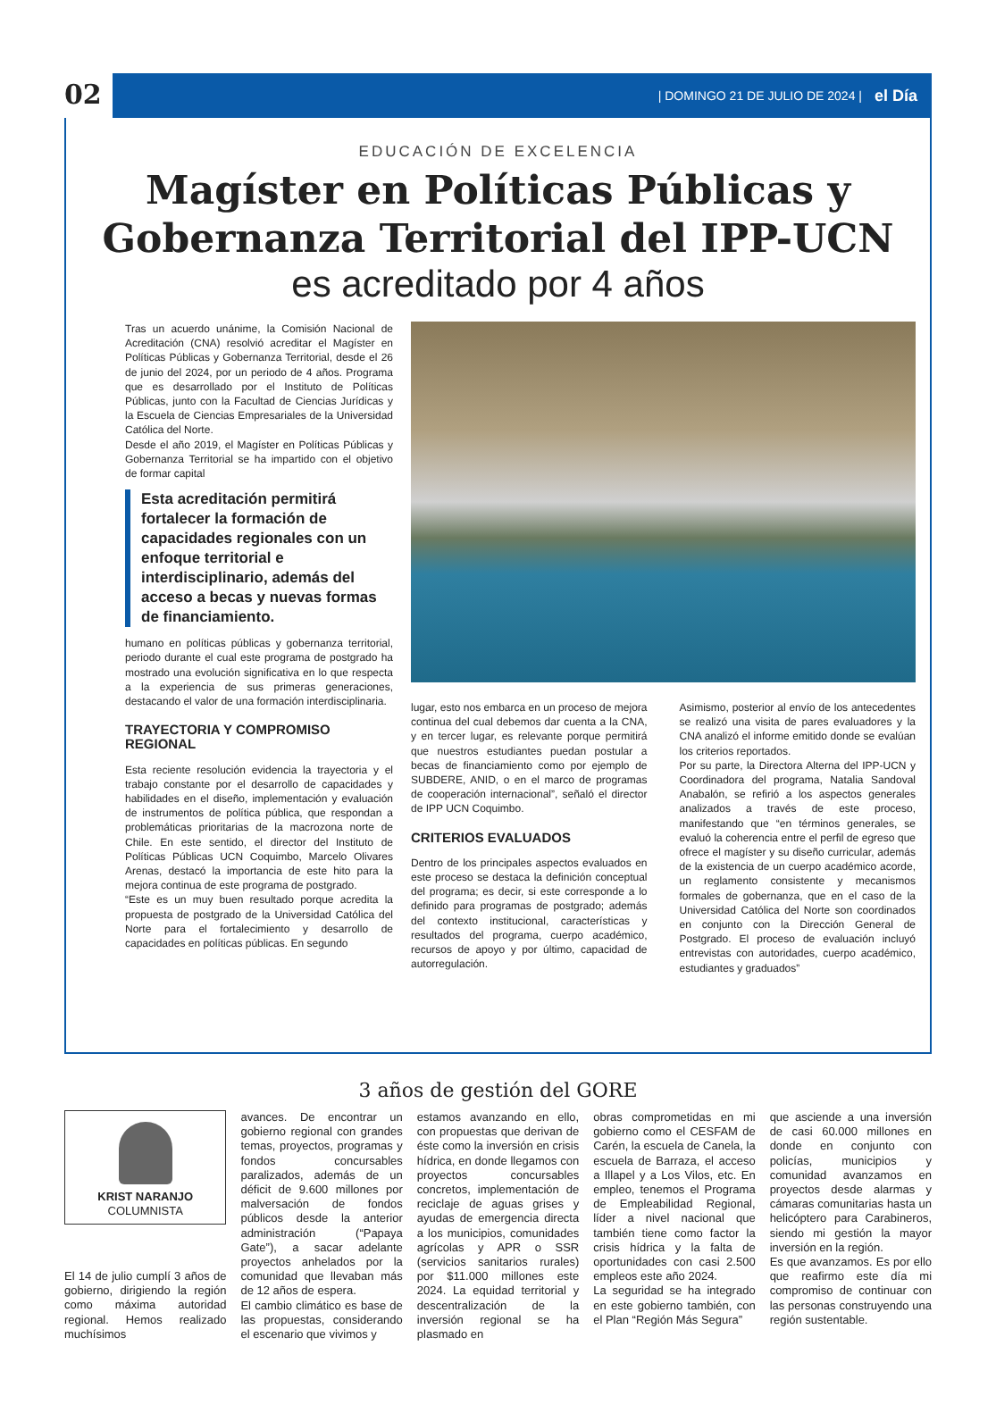02
| DOMINGO 21 DE JULIO DE 2024 | el Día
EDUCACIÓN DE EXCELENCIA
Magíster en Políticas Públicas y
Gobernanza Territorial del IPP-UCN
es acreditado por 4 años
Tras un acuerdo unánime, la Comisión Nacional de Acreditación (CNA) resolvió acreditar el Magíster en Políticas Públicas y Gobernanza Territorial, desde el 26 de junio del 2024, por un periodo de 4 años. Programa que es desarrollado por el Instituto de Políticas Públicas, junto con la Facultad de Ciencias Jurídicas y la Escuela de Ciencias Empresariales de la Universidad Católica del Norte.
Desde el año 2019, el Magíster en Políticas Públicas y Gobernanza Territorial se ha impartido con el objetivo de formar capital
Esta acreditación permitirá fortalecer la formación de capacidades regionales con un enfoque territorial e interdisciplinario, además del acceso a becas y nuevas formas de financiamiento.
humano en políticas públicas y gobernanza territorial, periodo durante el cual este programa de postgrado ha mostrado una evolución significativa en lo que respecta a la experiencia de sus primeras generaciones, destacando el valor de una formación interdisciplinaria.
TRAYECTORIA Y COMPROMISO REGIONAL
Esta reciente resolución evidencia la trayectoria y el trabajo constante por el desarrollo de capacidades y habilidades en el diseño, implementación y evaluación de instrumentos de política pública, que respondan a problemáticas prioritarias de la macrozona norte de Chile. En este sentido, el director del Instituto de Políticas Públicas UCN Coquimbo, Marcelo Olivares Arenas, destacó la importancia de este hito para la mejora continua de este programa de postgrado.
“Este es un muy buen resultado porque acredita la propuesta de postgrado de la Universidad Católica del Norte para el fortalecimiento y desarrollo de capacidades en políticas públicas. En segundo
lugar, esto nos embarca en un proceso de mejora continua del cual debemos dar cuenta a la CNA, y en tercer lugar, es relevante porque permitirá que nuestros estudiantes puedan postular a becas de financiamiento como por ejemplo de SUBDERE, ANID, o en el marco de programas de cooperación internacional”, señaló el director de IPP UCN Coquimbo.
CRITERIOS EVALUADOS
Dentro de los principales aspectos evaluados en este proceso se destaca la definición conceptual del programa; es decir, si este corresponde a lo definido para programas de postgrado; además del contexto institucional, características y resultados del programa, cuerpo académico, recursos de apoyo y por último, capacidad de autorregulación.
Asimismo, posterior al envío de los antecedentes se realizó una visita de pares evaluadores y la CNA analizó el informe emitido donde se evalúan los criterios reportados.
Por su parte, la Directora Alterna del IPP-UCN y Coordinadora del programa, Natalia Sandoval Anabalón, se refirió a los aspectos generales analizados a través de este proceso, manifestando que “en términos generales, se evaluó la coherencia entre el perfil de egreso que ofrece el magíster y su diseño curricular, además de la existencia de un cuerpo académico acorde, un reglamento consistente y mecanismos formales de gobernanza, que en el caso de la Universidad Católica del Norte son coordinados en conjunto con la Dirección General de Postgrado. El proceso de evaluación incluyó entrevistas con autoridades, cuerpo académico, estudiantes y graduados”
3 años de gestión del GORE
KRIST NARANJO
COLUMNISTA
El 14 de julio cumplí 3 años de gobierno, dirigiendo la región como máxima autoridad regional. Hemos realizado muchísimos
avances. De encontrar un gobierno regional con grandes temas, proyectos, programas y fondos concursables paralizados, además de un déficit de 9.600 millones por malversación de fondos públicos desde la anterior administración (“Papaya Gate”), a sacar adelante proyectos anhelados por la comunidad que llevaban más de 12 años de espera.
El cambio climático es base de las propuestas, considerando el escenario que vivimos y
estamos avanzando en ello, con propuestas que derivan de éste como la inversión en crisis hídrica, en donde llegamos con proyectos concursables concretos, implementación de reciclaje de aguas grises y ayudas de emergencia directa a los municipios, comunidades agrícolas y APR o SSR (servicios sanitarios rurales) por $11.000 millones este 2024. La equidad territorial y descentralización de la inversión regional se ha plasmado en
obras comprometidas en mi gobierno como el CESFAM de Carén, la escuela de Canela, la escuela de Barraza, el acceso a Illapel y a Los Vilos, etc. En empleo, tenemos el Programa de Empleabilidad Regional, líder a nivel nacional que también tiene como factor la crisis hídrica y la falta de oportunidades con casi 2.500 empleos este año 2024.
La seguridad se ha integrado en este gobierno también, con el Plan “Región Más Segura”
que asciende a una inversión de casi 60.000 millones en donde en conjunto con policías, municipios y comunidad avanzamos en proyectos desde alarmas y cámaras comunitarias hasta un helicóptero para Carabineros, siendo mi gestión la mayor inversión en la región.
Es que avanzamos. Es por ello que reafirmo este día mi compromiso de continuar con las personas construyendo una región sustentable.